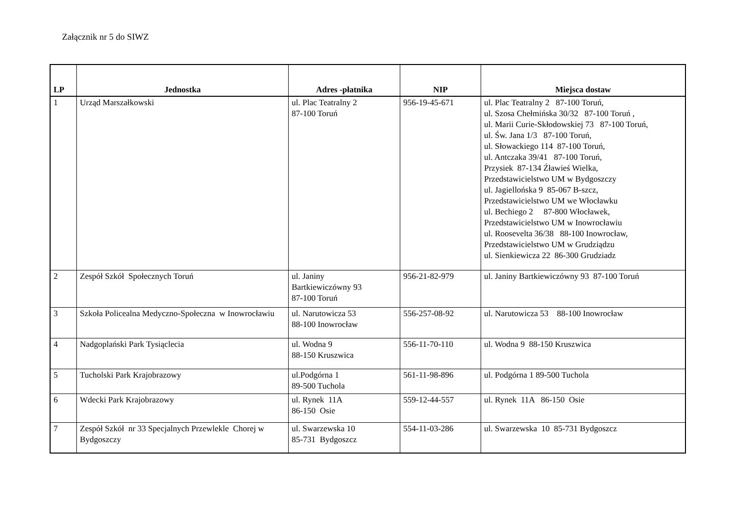Załącznik nr 5 do SIWZ
| LP | Jednostka | Adres -płatnika | NIP | Miejsca dostaw |
| --- | --- | --- | --- | --- |
| 1 | Urząd Marszałkowski | ul. Plac Teatralny 2 87-100 Toruń | 956-19-45-671 | ul. Plac Teatralny 2 87-100 Toruń, ul. Szosa Chełmińska 30/32 87-100 Toruń , ul. Marii Curie-Skłodowskiej 73 87-100 Toruń, ul. Św. Jana 1/3 87-100 Toruń, ul. Słowackiego 114 87-100 Toruń, ul. Antczaka 39/41 87-100 Toruń, Przysiek 87-134 Źławieś Wielka, Przedstawicielstwo UM w Bydgoszczy ul. Jagiellońska 9 85-067 B-szcz, Przedstawicielstwo UM we Włocławku ul. Bechiego 2 87-800 Włocławek, Przedstawicielstwo UM w Inowrocławiu ul. Roosevelta 36/38 88-100 Inowrocław, Przedstawicielstwo UM w Grudziądzu ul. Sienkiewicza 22 86-300 Grudziadz |
| 2 | Zespół Szkół Społecznych Toruń | ul. Janiny Bartkiewiczówny 93 87-100 Toruń | 956-21-82-979 | ul. Janiny Bartkiewiczówny 93 87-100 Toruń |
| 3 | Szkoła Policealna Medyczno-Społeczna w Inowrocławiu | ul. Narutowicza 53 88-100 Inowrocław | 556-257-08-92 | ul. Narutowicza 53 88-100 Inowrocław |
| 4 | Nadgoplański Park Tysiąclecia | ul. Wodna 9 88-150 Kruszwica | 556-11-70-110 | ul. Wodna 9 88-150 Kruszwica |
| 5 | Tucholski Park Krajobrazowy | ul.Podgórna 1 89-500 Tuchola | 561-11-98-896 | ul. Podgórna 1 89-500 Tuchola |
| 6 | Wdecki Park Krajobrazowy | ul. Rynek 11A 86-150 Osie | 559-12-44-557 | ul. Rynek 11A 86-150 Osie |
| 7 | Zespół Szkół nr 33 Specjalnych Przewlekle Chorej w Bydgoszczy | ul. Swarzewska 10 85-731 Bydgoszcz | 554-11-03-286 | ul. Swarzewska 10 85-731 Bydgoszcz |